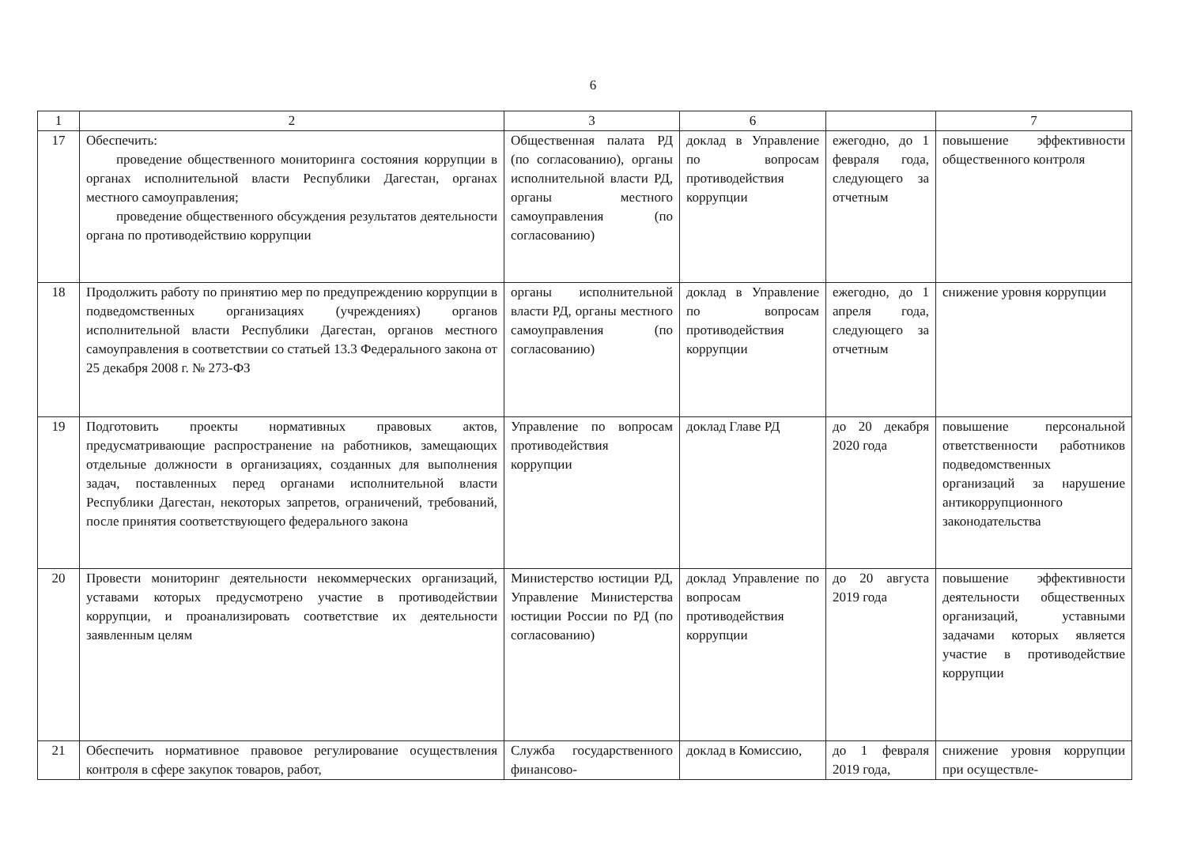6
| 1 | 2 | 3 | 6 | | 7 |
| --- | --- | --- | --- | --- | --- |
| 17 | Обеспечить: проведение общественного мониторинга состояния коррупции в органах исполнительной власти Республики Дагестан, органах местного самоуправления; проведение общественного обсуждения результатов деятельности органа по противодействию коррупции | Общественная палата РД (по согласованию), органы исполнительной власти РД, органы местного самоуправления (по согласованию) | доклад в Управление по вопросам противодействия коррупции | ежегодно, до 1 февраля года, следующего за отчетным | повышение эффективности общественного контроля |
| 18 | Продолжить работу по принятию мер по предупреждению коррупции в подведомственных организациях (учреждениях) органов исполнительной власти Республики Дагестан, органов местного самоуправления в соответствии со статьей 13.3 Федерального закона от 25 декабря 2008 г. № 273-ФЗ | органы исполнительной власти РД, органы местного самоуправления (по согласованию) | доклад в Управление по вопросам противодействия коррупции | ежегодно, до 1 апреля года, следующего за отчетным | снижение уровня коррупции |
| 19 | Подготовить проекты нормативных правовых актов, предусматривающие распространение на работников, замещающих отдельные должности в организациях, созданных для выполнения задач, поставленных перед органами исполнительной власти Республики Дагестан, некоторых запретов, ограничений, требований, после принятия соответствующего федерального закона | Управление по вопросам противодействия коррупции | доклад Главе РД | до 20 декабря 2020 года | повышение персональной ответственности работников подведомственных организаций за нарушение антикоррупционного законодательства |
| 20 | Провести мониторинг деятельности некоммерческих организаций, уставами которых предусмотрено участие в противодействии коррупции, и проанализировать соответствие их деятельности заявленным целям | Министерство юстиции РД, Управление Министерства юстиции России по РД (по согласованию) | доклад Управление по вопросам противодействия коррупции | до 20 августа 2019 года | повышение эффективности деятельности общественных организаций, уставными задачами которых является участие в противодействие коррупции |
| 21 | Обеспечить нормативное правовое регулирование осуществления контроля в сфере закупок товаров, работ, | Служба государственного финансово- | доклад в Комиссию, | до 1 февраля 2019 года, | снижение уровня коррупции при осуществле- |